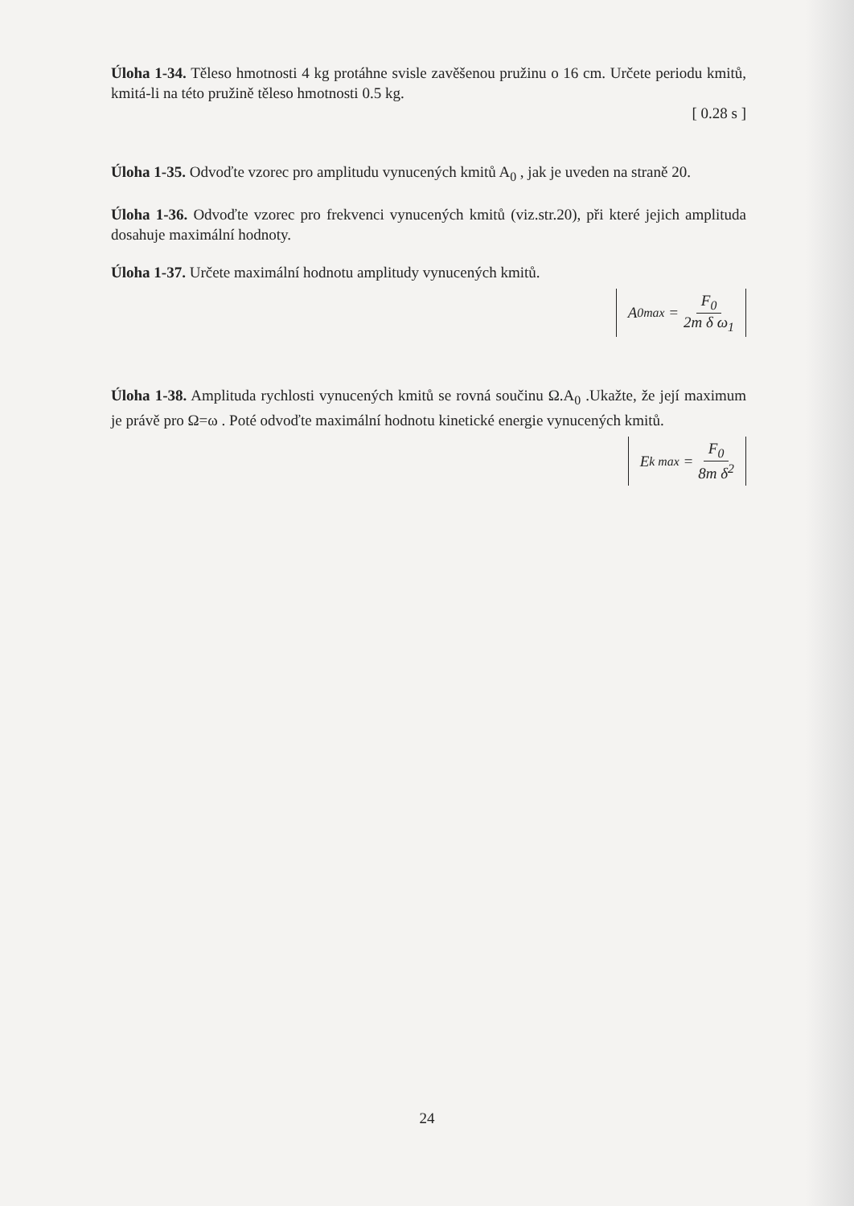Úloha 1-34. Těleso hmotnosti 4 kg protáhne svisle zavěšenou pružinu o 16 cm. Určete periodu kmitů, kmitá-li na této pružině těleso hmotnosti 0.5 kg.
[ 0.28 s ]
Úloha 1-35. Odvoďte vzorec pro amplitudu vynucených kmitů A<sub>0</sub> , jak je uveden na straně 20.
Úloha 1-36. Odvoďte vzorec pro frekvenci vynucených kmitů (viz.str.20), při které jejich amplituda dosahuje maximální hodnoty.
Úloha 1-37. Určete maximální hodnotu amplitudy vynucených kmitů.
A<sub>0max</sub> = F<sub>0</sub> 2m δ ω<sub>1</sub>
Úloha 1-38. Amplituda rychlosti vynucených kmitů se rovná součinu Ω.A<sub>0</sub> .Ukažte, že její maximum je právě pro Ω=ω . Poté odvoďte maximální hodnotu kinetické energie vynucených kmitů.
E<sub>k max</sub> = F<sub>0</sub> 8m δ<sup>2</sup>
24